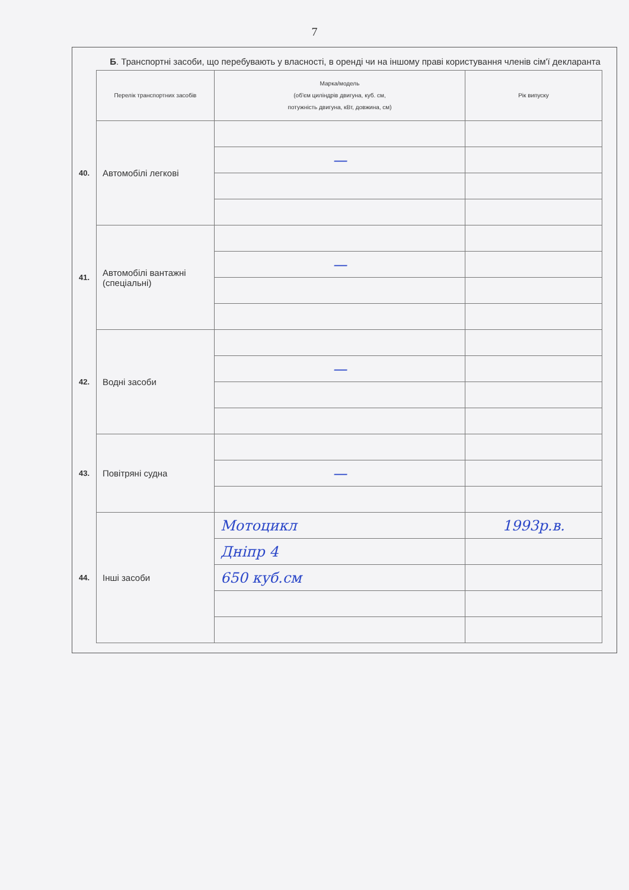7
Б. Транспортні засоби, що перебувають у власності, в оренді чи на іншому праві користування членів сім'ї декларанта
| | Перелік транспортних засобів | Марка/модель (об'єм циліндрів двигуна, куб. см, потужність двигуна, кВт, довжина, см) | Рік випуску |
| 40. | Автомобілі легкові | | |
| | | — | |
| 41. | Автомобілі вантажні (спеціальні) | | |
| | | — | |
| 42. | Водні засоби | | |
| | | — | |
| 43. | Повітряні судна | | |
| | | — | |
| 44. | Інші засоби | Мотоцикл | 1993р.в. |
| | | Дніпр 4 | |
| | | 650 куб.см | |